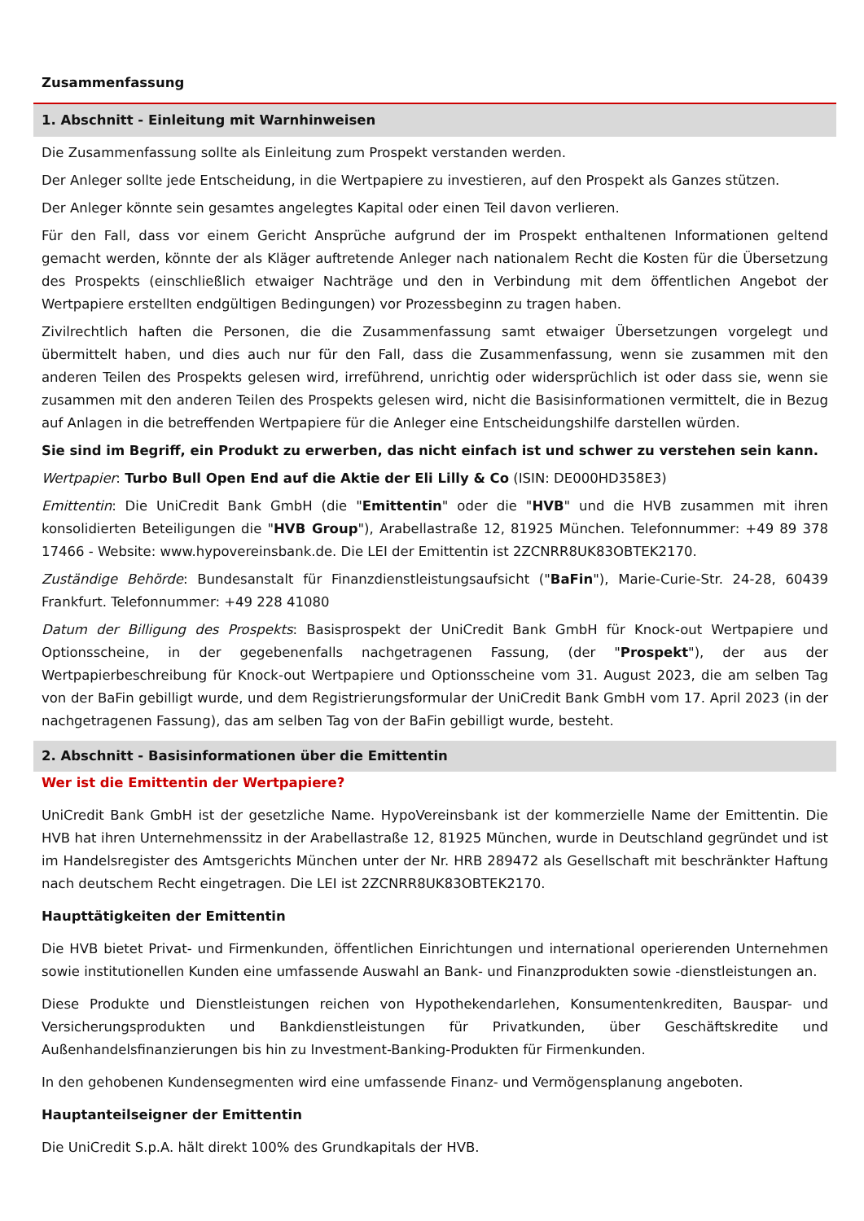Zusammenfassung
1. Abschnitt - Einleitung mit Warnhinweisen
Die Zusammenfassung sollte als Einleitung zum Prospekt verstanden werden.
Der Anleger sollte jede Entscheidung, in die Wertpapiere zu investieren, auf den Prospekt als Ganzes stützen.
Der Anleger könnte sein gesamtes angelegtes Kapital oder einen Teil davon verlieren.
Für den Fall, dass vor einem Gericht Ansprüche aufgrund der im Prospekt enthaltenen Informationen geltend gemacht werden, könnte der als Kläger auftretende Anleger nach nationalem Recht die Kosten für die Übersetzung des Prospekts (einschließlich etwaiger Nachträge und den in Verbindung mit dem öffentlichen Angebot der Wertpapiere erstellten endgültigen Bedingungen) vor Prozessbeginn zu tragen haben.
Zivilrechtlich haften die Personen, die die Zusammenfassung samt etwaiger Übersetzungen vorgelegt und übermittelt haben, und dies auch nur für den Fall, dass die Zusammenfassung, wenn sie zusammen mit den anderen Teilen des Prospekts gelesen wird, irreführend, unrichtig oder widersprüchlich ist oder dass sie, wenn sie zusammen mit den anderen Teilen des Prospekts gelesen wird, nicht die Basisinformationen vermittelt, die in Bezug auf Anlagen in die betreffenden Wertpapiere für die Anleger eine Entscheidungshilfe darstellen würden.
Sie sind im Begriff, ein Produkt zu erwerben, das nicht einfach ist und schwer zu verstehen sein kann.
Wertpapier: Turbo Bull Open End auf die Aktie der Eli Lilly & Co (ISIN: DE000HD358E3)
Emittentin: Die UniCredit Bank GmbH (die "Emittentin" oder die "HVB" und die HVB zusammen mit ihren konsolidierten Beteiligungen die "HVB Group"), Arabellastraße 12, 81925 München. Telefonnummer: +49 89 378 17466 - Website: www.hypovereinsbank.de. Die LEI der Emittentin ist 2ZCNRR8UK83OBTEK2170.
Zuständige Behörde: Bundesanstalt für Finanzdienstleistungsaufsicht ("BaFin"), Marie-Curie-Str. 24-28, 60439 Frankfurt. Telefonnummer: +49 228 41080
Datum der Billigung des Prospekts: Basisprospekt der UniCredit Bank GmbH für Knock-out Wertpapiere und Optionsscheine, in der gegebenenfalls nachgetragenen Fassung, (der "Prospekt"), der aus der Wertpapierbeschreibung für Knock-out Wertpapiere und Optionsscheine vom 31. August 2023, die am selben Tag von der BaFin gebilligt wurde, und dem Registrierungsformular der UniCredit Bank GmbH vom 17. April 2023 (in der nachgetragenen Fassung), das am selben Tag von der BaFin gebilligt wurde, besteht.
2. Abschnitt - Basisinformationen über die Emittentin
Wer ist die Emittentin der Wertpapiere?
UniCredit Bank GmbH ist der gesetzliche Name. HypoVereinsbank ist der kommerzielle Name der Emittentin. Die HVB hat ihren Unternehmenssitz in der Arabellastraße 12, 81925 München, wurde in Deutschland gegründet und ist im Handelsregister des Amtsgerichts München unter der Nr. HRB 289472 als Gesellschaft mit beschränkter Haftung nach deutschem Recht eingetragen. Die LEI ist 2ZCNRR8UK83OBTEK2170.
Haupttätigkeiten der Emittentin
Die HVB bietet Privat- und Firmenkunden, öffentlichen Einrichtungen und international operierenden Unternehmen sowie institutionellen Kunden eine umfassende Auswahl an Bank- und Finanzprodukten sowie -dienstleistungen an.
Diese Produkte und Dienstleistungen reichen von Hypothekendarlehen, Konsumentenkrediten, Bauspar- und Versicherungsprodukten und Bankdienstleistungen für Privatkunden, über Geschäftskredite und Außenhandelsfinanzierungen bis hin zu Investment-Banking-Produkten für Firmenkunden.
In den gehobenen Kundensegmenten wird eine umfassende Finanz- und Vermögensplanung angeboten.
Hauptanteilseigner der Emittentin
Die UniCredit S.p.A. hält direkt 100% des Grundkapitals der HVB.